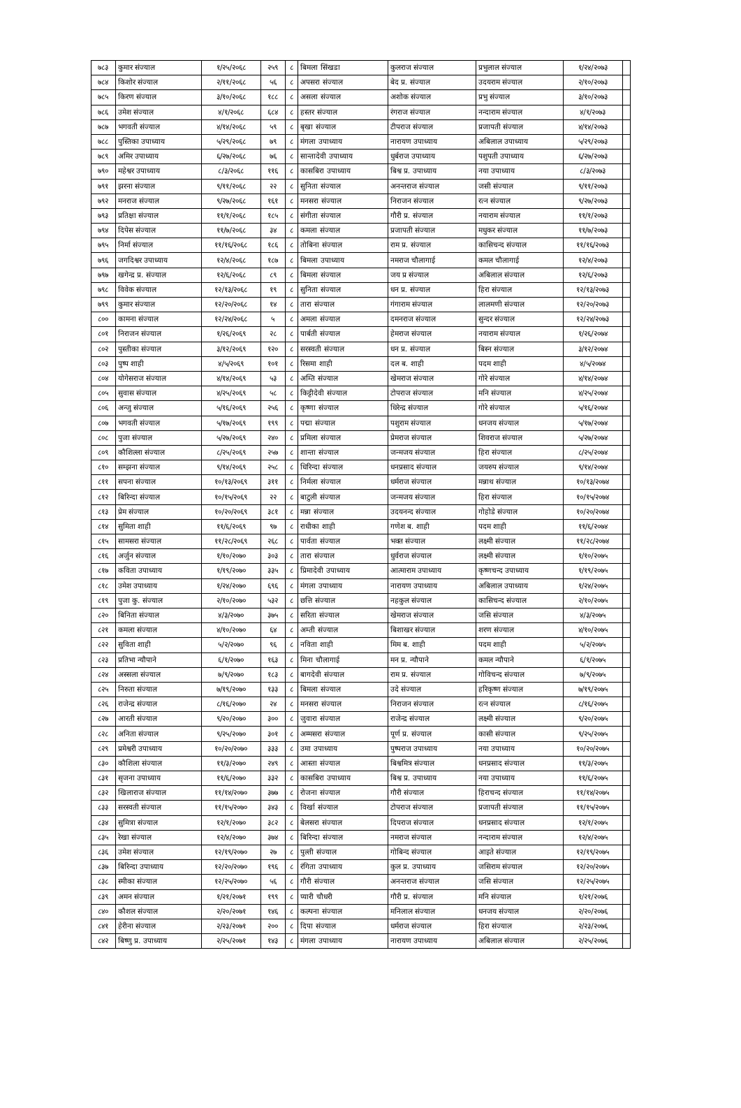| ७८३ | कुमार संज्याल | १/२५/२०६८ | २५९ | ८ | बिमला सिंखडा | कुलराज संज्याल | प्रभुलाल संज्याल | १/२४/२०७३ | |
| ७८४ | किशोर संज्याल | २/११/२०६८ | ५६ | ८ | अपसरा संज्याल | बेद प्र. संज्याल | उदयराम संज्याल | २/१०/२०७३ | |
| ७८५ | किरण संज्याल | ३/१०/२०६८ | १८८ | ८ | असला संज्याल | अशोक संज्याल | प्रभु संज्याल | ३/१०/२०७३ | |
| ७८६ | उमेश संज्याल | ४/१/२०६८ | ६८४ | ८ | हस्तर संज्याल | रंगराज संज्याल | नन्दाराम संज्याल | ४/१/२०७३ | |
| ७८७ | भगवती संज्याल | ४/१४/२०६८ | ५९ | ८ | बृखा संज्याल | टीपराज संज्याल | प्रजापती संज्याल | ४/१४/२०७३ | |
| ७८८ | पुस्तिका उपाध्याय | ५/२९/२०६८ | ७९ | ८ | मंगला उपाध्याय | नारायण उपाध्याय | अबिलाल उपाध्याय | ५/२९/२०७३ | |
| ७८९ | अमिर उपाध्याय | ६/२७/२०६८ | ७६ | ८ | सान्तादेवी उपाध्याय | धुर्बराज उपाध्याय | पशुपती उपाध्याय | ६/२७/२०७३ | |
| ७९० | महेश्वर उपाध्याय | ८/३/२०६८ | ११६ | ८ | कासबिरा उपाध्याय | बिश्व प्र. उपाध्याय | नया उपाध्याय | ८/३/२०७३ | |
| ७९१ | झरना संज्याल | ९/११/२०६८ | २२ | ८ | सुनिता संज्याल | अनन्तराज संज्याल | जसी संज्याल | ९/११/२०७३ | |
| ७९२ | मनराज संज्याल | ९/२७/२०६८ | १६१ | ८ | मनसरा संज्याल | निराजन संज्याल | रत्न संज्याल | ९/२७/२०७३ | |
| ७९३ | प्रतिक्षा संज्याल | ११/१/२०६८ | १८५ | ८ | संगीता संज्याल | गौरी प्र. संज्याल | नयाराम संज्याल | ११/१/२०७३ | |
| ७९४ | दिपेस संज्याल | ११/७/२०६८ | ३४ | ८ | कमला संज्याल | प्रजापती संज्याल | मधुकर संज्याल | ११/७/२०७३ | |
| ७९५ | निर्मा संज्याल | ११/१६/२०६८ | १८६ | ८ | तोबिना संज्याल | राम प्र. संज्याल | कासिचन्द संज्याल | ११/१६/२०७३ | |
| ७९६ | जगदिश्वर उपाध्याय | १२/४/२०६८ | १८७ | ८ | बिमला उपाध्याय | नमराज चौलागाई | कमल चौलागाई | १२/४/२०७३ | |
| ७९७ | खगेन्द्र प्र. संज्याल | १२/६/२०६८ | ८९ | ८ | बिमला संज्याल | जय प्र संज्याल | अबिलाल संज्याल | १२/६/२०७३ | |
| ७९८ | विवेक संज्याल | १२/१३/२०६८ | १९ | ८ | सुनिता संज्याल | धन प्र. संज्याल | हिरा संज्याल | १२/१३/२०७३ | |
| ७९९ | कुमार संज्याल | १२/२०/२०६८ | १४ | ८ | तारा संज्याल | गंगाराम संज्याल | लालमणी संज्याल | १२/२०/२०७३ | |
| ८०० | कामना संज्याल | १२/२४/२०६८ | ५ | ८ | अमला संज्याल | दमनराज संज्याल | सुन्दर संज्याल | १२/२४/२०७३ | |
| ८०१ | निराजन संज्याल | १/२६/२०६९ | २८ | ८ | पार्बती संज्याल | हेमराज संज्याल | नयाराम संज्याल | १/२६/२०७४ | |
| ८०२ | पुस्तीका संज्याल | ३/१२/२०६९ | १२० | ८ | सरस्वती संज्याल | धन प्र. संज्याल | बिस्न संज्याल | ३/१२/२०७४ | |
| ८०३ | पुष्प शाही | ४/५/२०६९ | १०१ | ८ | रिसमा शाही | दल ब. शाही | पदम शाही | ४/५/२०७४ | |
| ८०४ | योगेसराज संज्याल | ४/१४/२०६९ | ५३ | ८ | अम्ति संज्याल | खेमराज संज्याल | गोरे संज्याल | ४/१४/२०७४ | |
| ८०५ | सुवास संज्याल | ४/२५/२०६९ | ५८ | ८ | किट्टीदेवी संज्याल | टोपराज संज्याल | मनि संज्याल | ४/२५/२०७४ | |
| ८०६ | अन्जु संज्याल | ५/१६/२०६९ | २५६ | ८ | कृष्णा संज्याल | धिरेन्द्र संज्याल | गोरे संज्याल | ५/१६/२०७४ | |
| ८०७ | भगवती संज्याल | ५/१७/२०६९ | १९९ | ८ | पद्मा संज्याल | पशुराम संज्याल | धनजय संज्याल | ५/१७/२०७४ | |
| ८०८ | पुजा संज्याल | ५/२७/२०६९ | २४० | ८ | प्रमिला संज्याल | प्रेमराज संज्याल | शिवराज संज्याल | ५/२७/२०७४ | |
| ८०९ | कौशिल्ला संज्याल | ८/२५/२०६९ | २५७ | ८ | शान्ता संज्याल | जन्मजय संज्याल | हिरा संज्याल | ८/२५/२०७४ | |
| ८१० | सम्झना संज्याल | ९/१४/२०६९ | २५८ | ८ | धिरिन्दा संज्याल | धनप्रसाद संज्याल | जयरुप संज्याल | ९/१४/२०७४ | |
| ८११ | सपना संज्याल | १०/१३/२०६९ | ३११ | ८ | निर्मला संज्याल | धर्मराज संज्याल | मन्नाथ संज्याल | १०/१३/२०७४ | |
| ८१२ | बिरिन्दा संज्याल | १०/१५/२०६९ | २२ | ८ | बाटुली संज्याल | जन्मजय संज्याल | हिरा संज्याल | १०/१५/२०७४ | |
| ८१३ | प्रेम संज्याल | १०/२०/२०६९ | ३८१ | ८ | मन्ना संज्याल | उदयनन्द संज्याल | गोहोडे संज्याल | १०/२०/२०७४ | |
| ८१४ | सुमिता शाही | ११/६/२०६९ | ९७ | ८ | राधीका शाही | गणेश ब. शाही | पदम शाही | ११/६/२०७४ | |
| ८१५ | सामसरा संज्याल | ११/२८/२०६९ | २६८ | ८ | पार्वता संज्याल | भक्त संज्याल | लक्ष्मी संज्याल | ११/२८/२०७४ | |
| ८१६ | अर्जुन संज्याल | १/१०/२०७० | ३०३ | ८ | तारा संज्याल | धुर्वराज संज्याल | लक्ष्मी संज्याल | १/१०/२०७५ | |
| ८१७ | कविता उपाध्याय | १/१९/२०७० | ३३५ | ८ | प्रिमादेवी उपाध्याय | आत्माराम उपाध्याय | कृष्णचन्द उपाध्याय | १/१९/२०७५ | |
| ८१८ | उमेश उपाध्याय | १/२४/२०७० | ६९६ | ८ | मंगला उपाध्याय | नारायण उपाध्याय | अबिलाल उपाध्याय | १/२४/२०७५ | |
| ८१९ | पुजा कु. संज्याल | २/१०/२०७० | ५३२ | ८ | छत्ति संज्याल | नहकुल संज्याल | कासिचन्द संज्याल | २/१०/२०७५ | |
| ८२० | बिनिता संज्याल | ४/३/२०७० | ३७५ | ८ | सरिता संज्याल | खेमराज संज्याल | जसि संज्याल | ४/३/२०७५ | |
| ८२१ | कमला संज्याल | ४/१०/२०७० | ६४ | ८ | अम्ती संज्याल | बिशाखर संज्याल | शरण संज्याल | ४/१०/२०७५ | |
| ८२२ | सुविता शाही | ५/२/२०७० | ९६ | ८ | नविता शाही | मिम ब. शाही | पदम शाही | ५/२/२०७५ | |
| ८२३ | प्रतिभा न्यौपाने | ६/१/२०७० | १६३ | ८ | मिना चौलागाई | मन प्र. न्यौपाने | कमल न्यौपाने | ६/१/२०७५ | |
| ८२४ | अस्सला संज्याल | ७/९/२०७० | १८३ | ८ | बागदेवी संज्याल | राम प्र. संज्याल | गोविचन्द संज्याल | ७/९/२०७५ | |
| ८२५ | निरुता संज्याल | ७/१९/२०७० | १३३ | ८ | बिमला संज्याल | उदे संज्याल | हरिकृष्ण संज्याल | ७/१९/२०७५ | |
| ८२६ | राजेन्द्र संज्याल | ८/१६/२०७० | २४ | ८ | मनसरा संज्याल | निराजन संज्याल | रत्न संज्याल | ८/१६/२०७५ | |
| ८२७ | आरती संज्याल | ९/२०/२०७० | ३०० | ८ | जुवारा संज्याल | राजेन्द्र संज्याल | लक्ष्मी संज्याल | ९/२०/२०७५ | |
| ८२८ | अनिता संज्याल | ९/२५/२०७० | ३०१ | ८ | अम्मसरा संज्याल | पूर्ण प्र. संज्याल | कासी संज्याल | ९/२५/२०७५ | |
| ८२९ | प्रमेश्वरी उपाध्याय | १०/२०/२०७० | ३३३ | ८ | उमा उपाध्याय | पुष्पराज उपाध्याय | नया उपाध्याय | १०/२०/२०७५ | |
| ८३० | कौशिला संज्याल | ११/३/२०७० | २४९ | ८ | आस्ता संज्याल | बिश्वमित्र संज्याल | धनप्रसाद संज्याल | ११/३/२०७५ | |
| ८३१ | सृजना उपाध्याय | ११/६/२०७० | ३३२ | ८ | कासबिरा उपाध्याय | बिश्व प्र. उपाध्याय | नया उपाध्याय | ११/६/२०७५ | |
| ८३२ | खिलाराज संज्याल | ११/१४/२०७० | ३७७ | ८ | रोजना संज्याल | गौरी संज्याल | हिराचन्द संज्याल | ११/१४/२०७५ | |
| ८३३ | सरस्वती संज्याल | ११/१५/२०७० | ३४३ | ८ | विर्खा संज्याल | टोपराज संज्याल | प्रजापती संज्याल | ११/१५/२०७५ | |
| ८३४ | सुमित्रा संज्याल | १२/१/२०७० | ३८२ | ८ | बेलसरा संज्याल | दिपराज संज्याल | धनप्रसाद संज्याल | १२/१/२०७५ | |
| ८३५ | रेखा संज्याल | १२/४/२०७० | ३७४ | ८ | बिरिन्दा संज्याल | नमराज संज्याल | नन्दाराम संज्याल | १२/४/२०७५ | |
| ८३६ | उमेश संज्याल | १२/१९/२०७० | २७ | ८ | पुल्ती संज्याल | गोबिन्द संज्याल | आइते संज्याल | १२/१९/२०७५ | |
| ८३७ | बिरिन्दा उपाध्याय | १२/२०/२०७० | १९६ | ८ | रंगिता उपाध्याय | कुल प्र. उपाध्याय | जसिराम संज्याल | १२/२०/२०७५ | |
| ८३८ | स्मीका संज्याल | १२/२५/२०७० | ५६ | ८ | गौरी संज्याल | अनन्तराज संज्याल | जसि संज्याल | १२/२५/२०७५ | |
| ८३९ | अमन संज्याल | १/२१/२०७१ | १९९ | ८ | प्यारी चौधरी | गौरी प्र. संज्याल | मनि संज्याल | १/२१/२०७६ | |
| ८४० | कौशल संज्याल | २/२०/२०७१ | १४६ | ८ | कल्पना संज्याल | मनिलाल संज्याल | धनजय संज्याल | २/२०/२०७६ | |
| ८४१ | हेरीना संज्याल | २/२३/२०७१ | २०० | ८ | दिपा संज्याल | धर्मराज संज्याल | हिरा संज्याल | २/२३/२०७६ | |
| ८४२ | बिष्णु प्र. उपाध्याय | २/२५/२०७१ | १४३ | ८ | मंगला उपाध्याय | नारायण उपाध्याय | अबिलाल संज्याल | २/२५/२०७६ | |